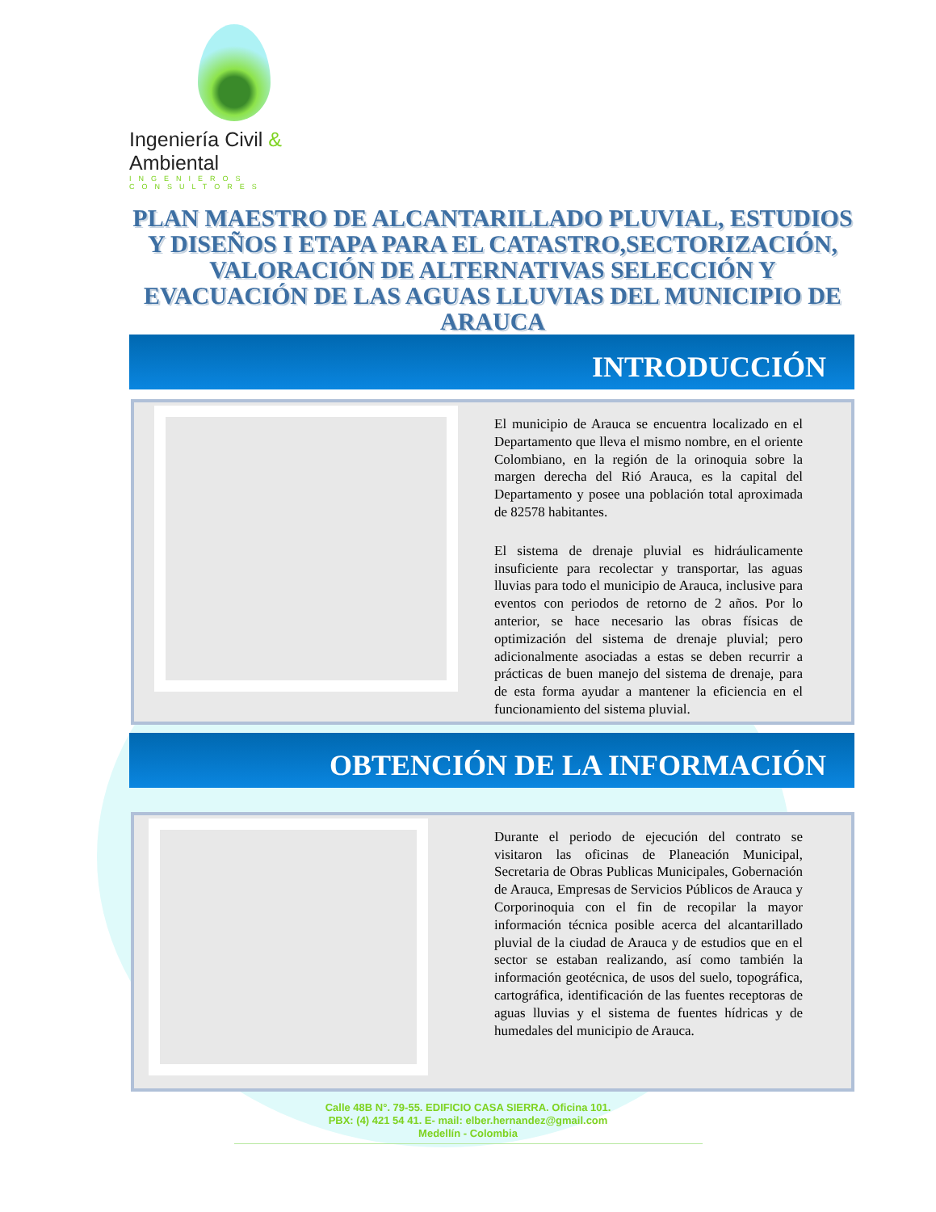Ingeniería Civil & Ambiental
INGENIEROS CONSULTORES
PLAN MAESTRO DE ALCANTARILLADO PLUVIAL, ESTUDIOS Y DISEÑOS I ETAPA PARA EL CATASTRO,SECTORIZACIÓN, VALORACIÓN DE ALTERNATIVAS SELECCIÓN Y EVACUACIÓN DE LAS AGUAS LLUVIAS DEL MUNICIPIO DE ARAUCA
INTRODUCCIÓN
El municipio de Arauca se encuentra localizado en el Departamento que lleva el mismo nombre, en el oriente Colombiano, en la región de la orinoquia sobre la margen derecha del Rió Arauca, es la capital del Departamento y posee una población total aproximada de 82578 habitantes.
El sistema de drenaje pluvial es hidráulicamente insuficiente para recolectar y transportar, las aguas lluvias para todo el municipio de Arauca, inclusive para eventos con periodos de retorno de 2 años. Por lo anterior, se hace necesario las obras físicas de optimización del sistema de drenaje pluvial; pero adicionalmente asociadas a estas se deben recurrir a prácticas de buen manejo del sistema de drenaje, para de esta forma ayudar a mantener la eficiencia en el funcionamiento del sistema pluvial.
OBTENCIÓN DE LA INFORMACIÓN
Durante el periodo de ejecución del contrato se visitaron las oficinas de Planeación Municipal, Secretaria de Obras Publicas Municipales, Gobernación de Arauca, Empresas de Servicios Públicos de Arauca y Corporinoquia con el fin de recopilar la mayor información técnica posible acerca del alcantarillado pluvial de la ciudad de Arauca y de estudios que en el sector se estaban realizando, así como también la información geotécnica, de usos del suelo, topográfica, cartográfica, identificación de las fuentes receptoras de aguas lluvias y el sistema de fuentes hídricas y de humedales del municipio de Arauca.
Calle 48B N°. 79-55. EDIFICIO CASA SIERRA. Oficina 101.
PBX: (4) 421 54 41. E- mail: elber.hernandez@gmail.com
Medellín - Colombia